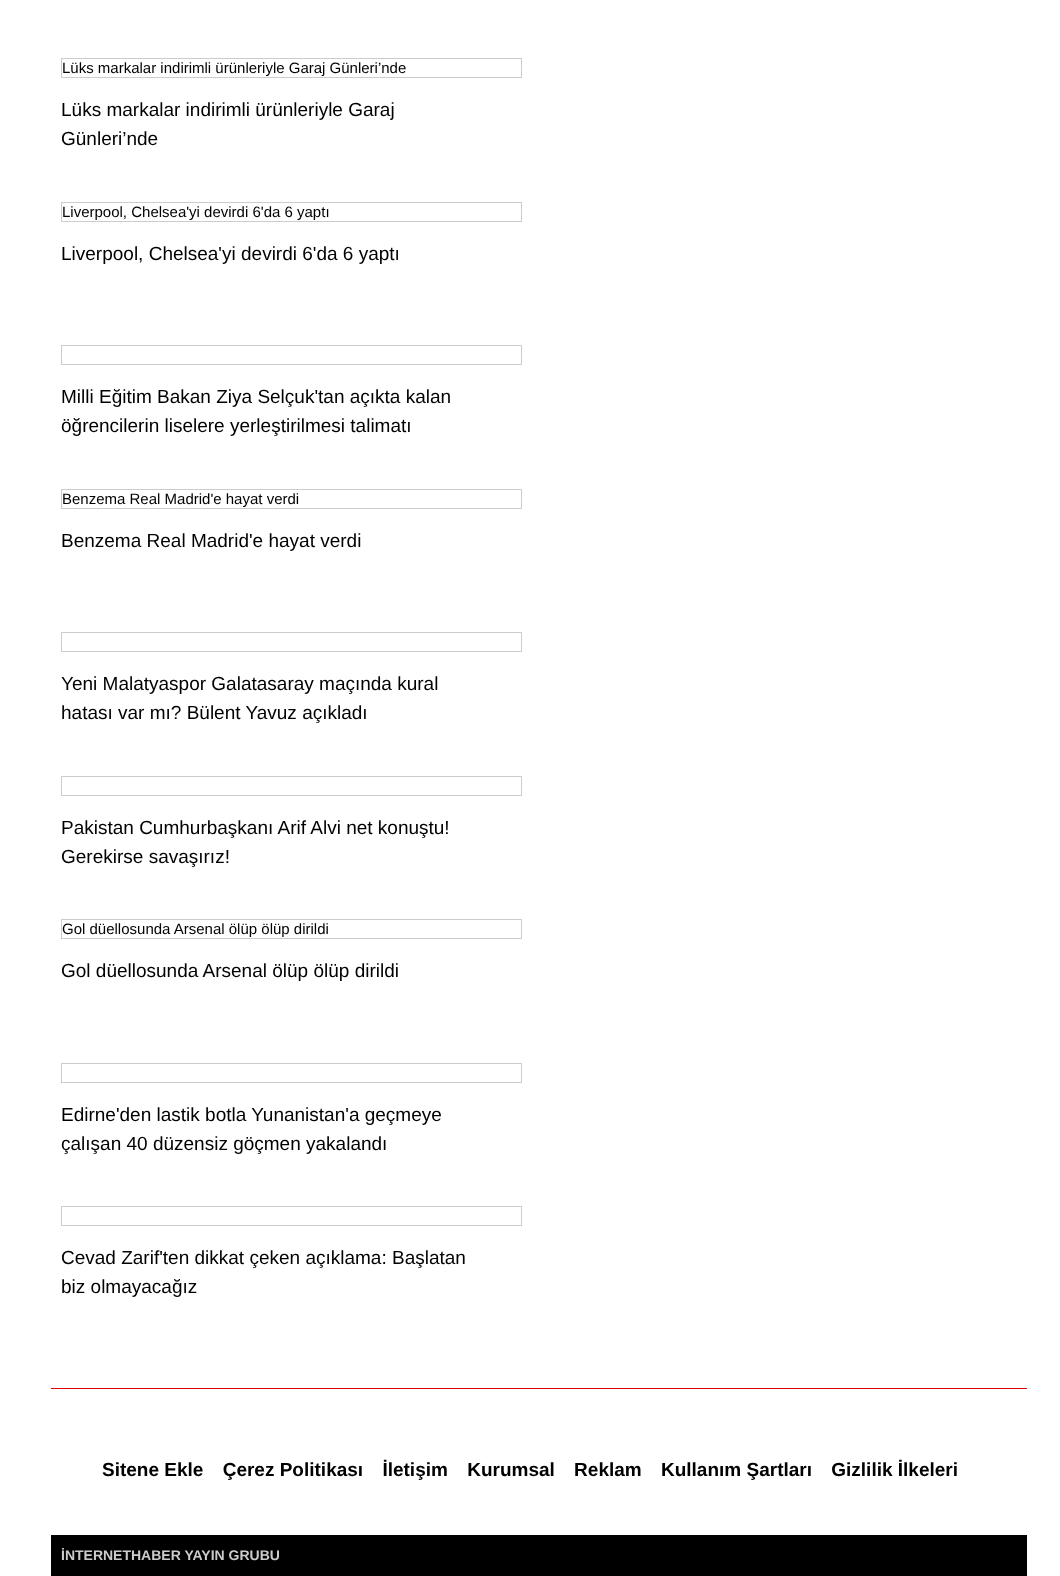Lüks markalar indirimli ürünleriyle Garaj Günleri’nde
Lüks markalar indirimli ürünleriyle Garaj Günleri’nde
Liverpool, Chelsea'yi devirdi 6'da 6 yaptı
Liverpool, Chelsea'yi devirdi 6'da 6 yaptı
Milli Eğitim Bakan Ziya Selçuk'tan açıkta kalan öğrencilerin liselere yerleştirilmesi talimatı
Benzema Real Madrid'e hayat verdi
Benzema Real Madrid'e hayat verdi
Yeni Malatyaspor Galatasaray maçında kural hatası var mı? Bülent Yavuz açıkladı
Pakistan Cumhurbaşkanı Arif Alvi net konuştu! Gerekirse savaşırız!
Gol düellosunda Arsenal ölüp ölüp dirildi
Gol düellosunda Arsenal ölüp ölüp dirildi
Edirne'den lastik botla Yunanistan'a geçmeye çalışan 40 düzensiz göçmen yakalandı
Cevad Zarif'ten dikkat çeken açıklama: Başlatan biz olmayacağız
Sitene Ekle Çerez Politikası İletişim Kurumsal Reklam Kullanım Şartları Gizlilik İlkeleri
İNTERNETHABER YAYIN GRUBU